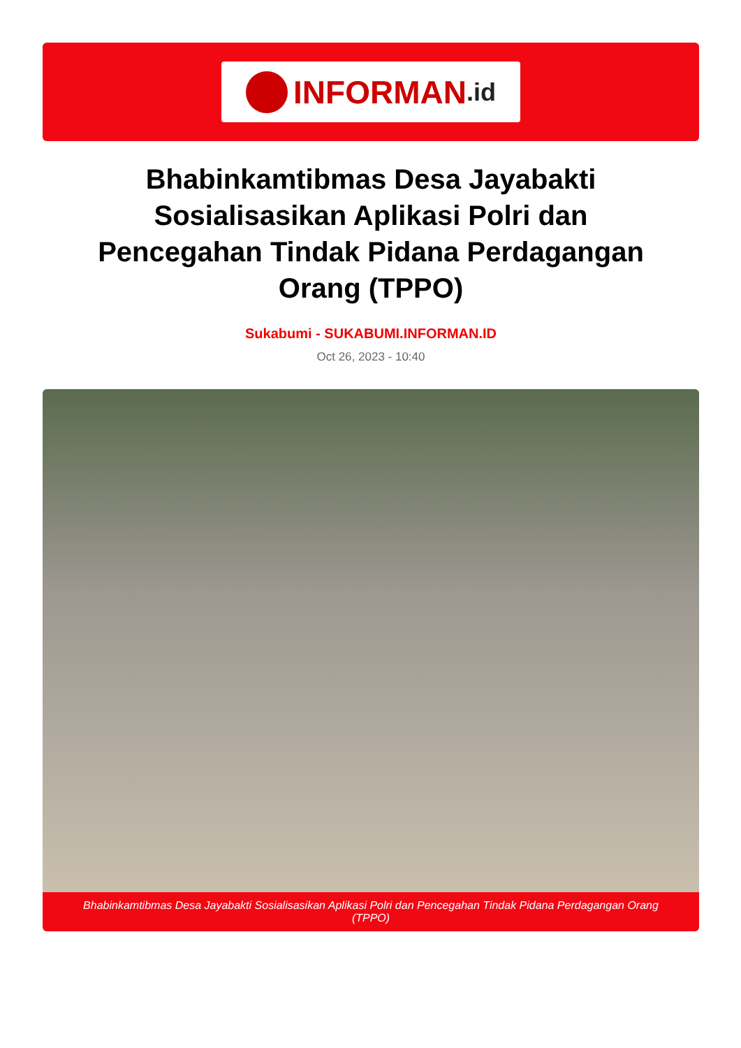INFORMAN.id
Bhabinkamtibmas Desa Jayabakti Sosialisasikan Aplikasi Polri dan Pencegahan Tindak Pidana Perdagangan Orang (TPPO)
Sukabumi - SUKABUMI.INFORMAN.ID
Oct 26, 2023 - 10:40
Bhabinkamtibmas Desa Jayabakti Sosialisasikan Aplikasi Polri dan Pencegahan Tindak Pidana Perdagangan Orang (TPPO)